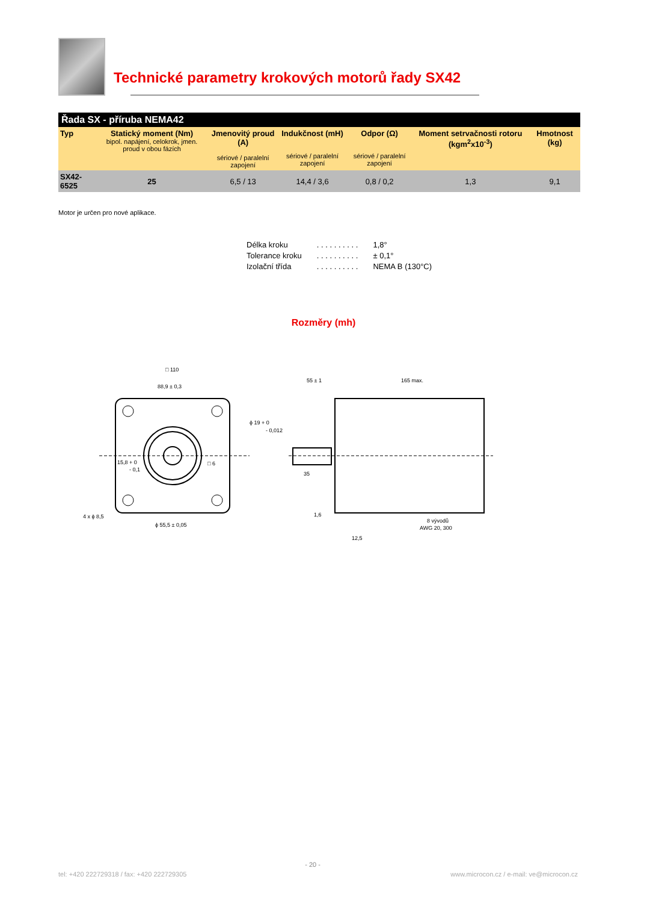Technické parametry krokových motorů řady SX42
| Řada SX - příruba NEMA42 | | | | | | |
| Typ | Statický moment (Nm) bipol. napájení, celokrok, jmen. proud v obou fázích | Jmenovitý proud (A) sériové / paralelní zapojení | Indukčnost (mH) sériové / paralelní zapojení | Odpor (Ω) sériové / paralelní zapojení | Moment setrvačnosti rotoru (kgm<sup>2</sup>x10<sup>-3</sup>) | Hmotnost (kg) |
| SX42-6525 | 25 | 6,5 / 13 | 14,4 / 3,6 | 0,8 / 0,2 | 1,3 | 9,1 |
Motor je určen pro nové aplikace.
| Délka kroku | . . . . . . . . . . | 1,8° |
| Tolerance kroku | . . . . . . . . . . | ± 0,1° |
| Izolační třída | . . . . . . . . . . | NEMA B (130°C) |
Rozměry (mh)
□ 110
88,9 ± 0,3
15,8 + 0
- 0,1
□ 6
4 x ϕ 8,5
ϕ 55,5 ± 0,05
55 ± 1
165 max.
ϕ 19 + 0
- 0,012
35
1,6
8 vývodů
AWG 20, 300
12,5
- 20 -
tel: +420 222729318 / fax: +420 222729305
www.microcon.cz / e-mail: ve@microcon.cz